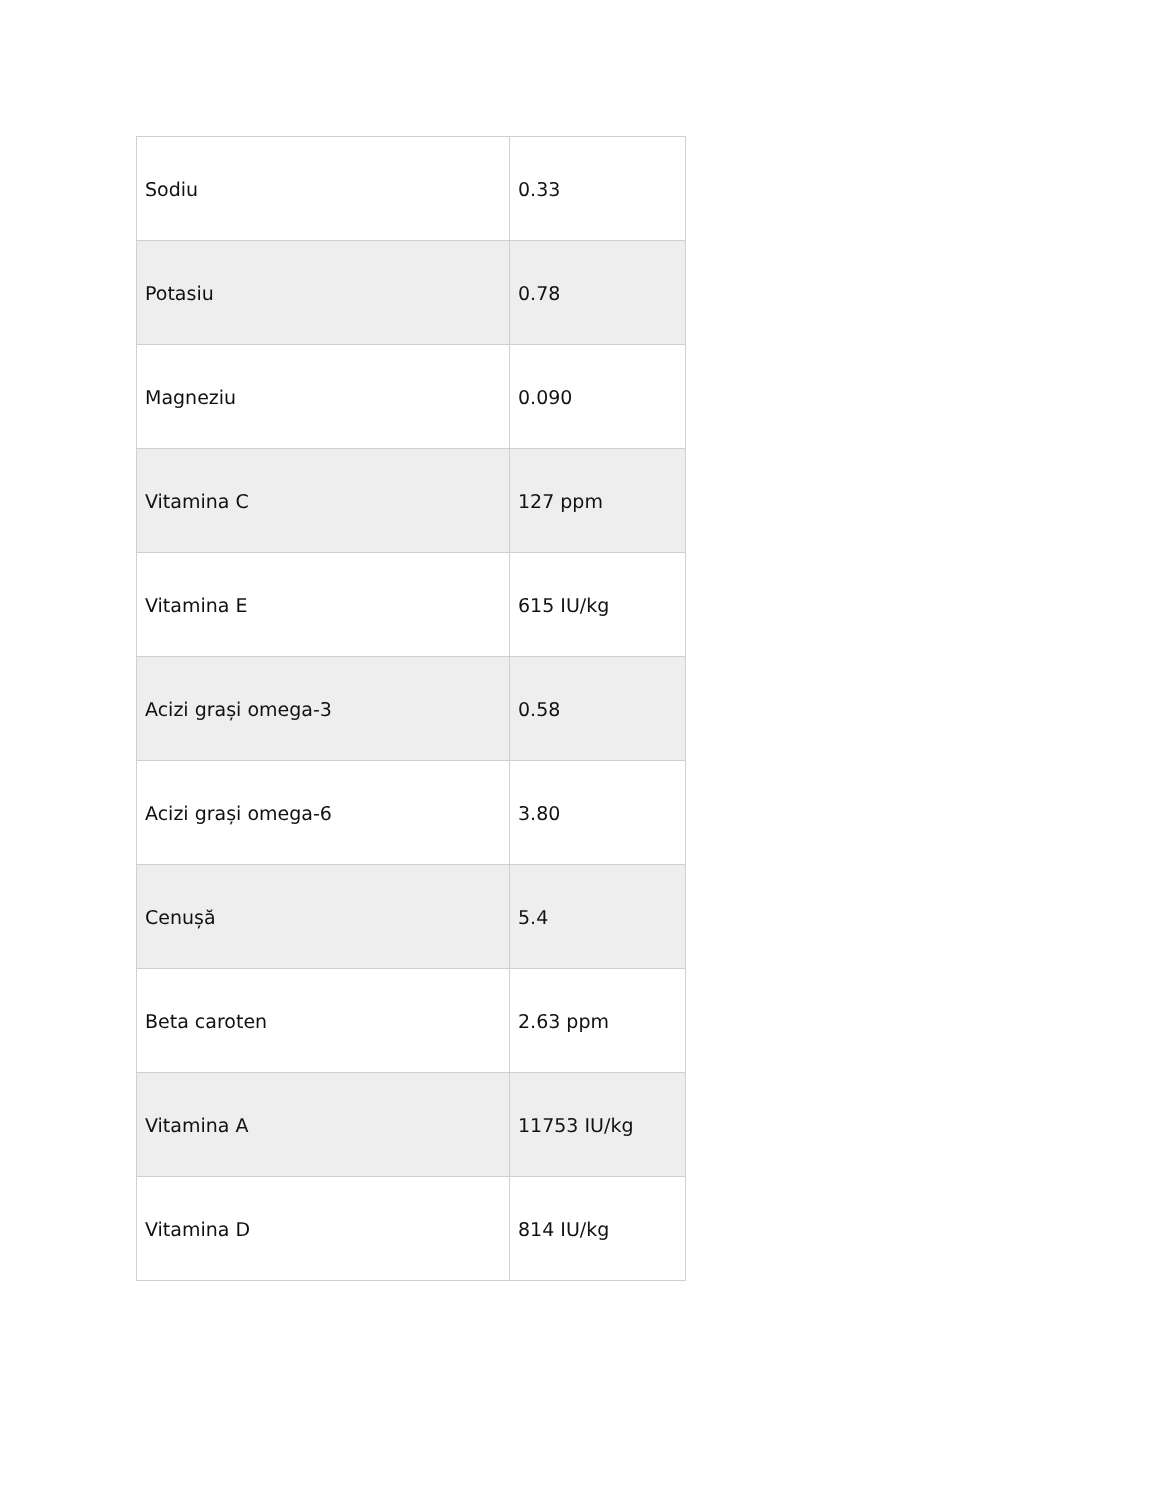| Sodiu | 0.33 |
| Potasiu | 0.78 |
| Magneziu | 0.090 |
| Vitamina C | 127 ppm |
| Vitamina E | 615 IU/kg |
| Acizi grași omega-3 | 0.58 |
| Acizi grași omega-6 | 3.80 |
| Cenușă | 5.4 |
| Beta caroten | 2.63 ppm |
| Vitamina A | 11753 IU/kg |
| Vitamina D | 814 IU/kg |